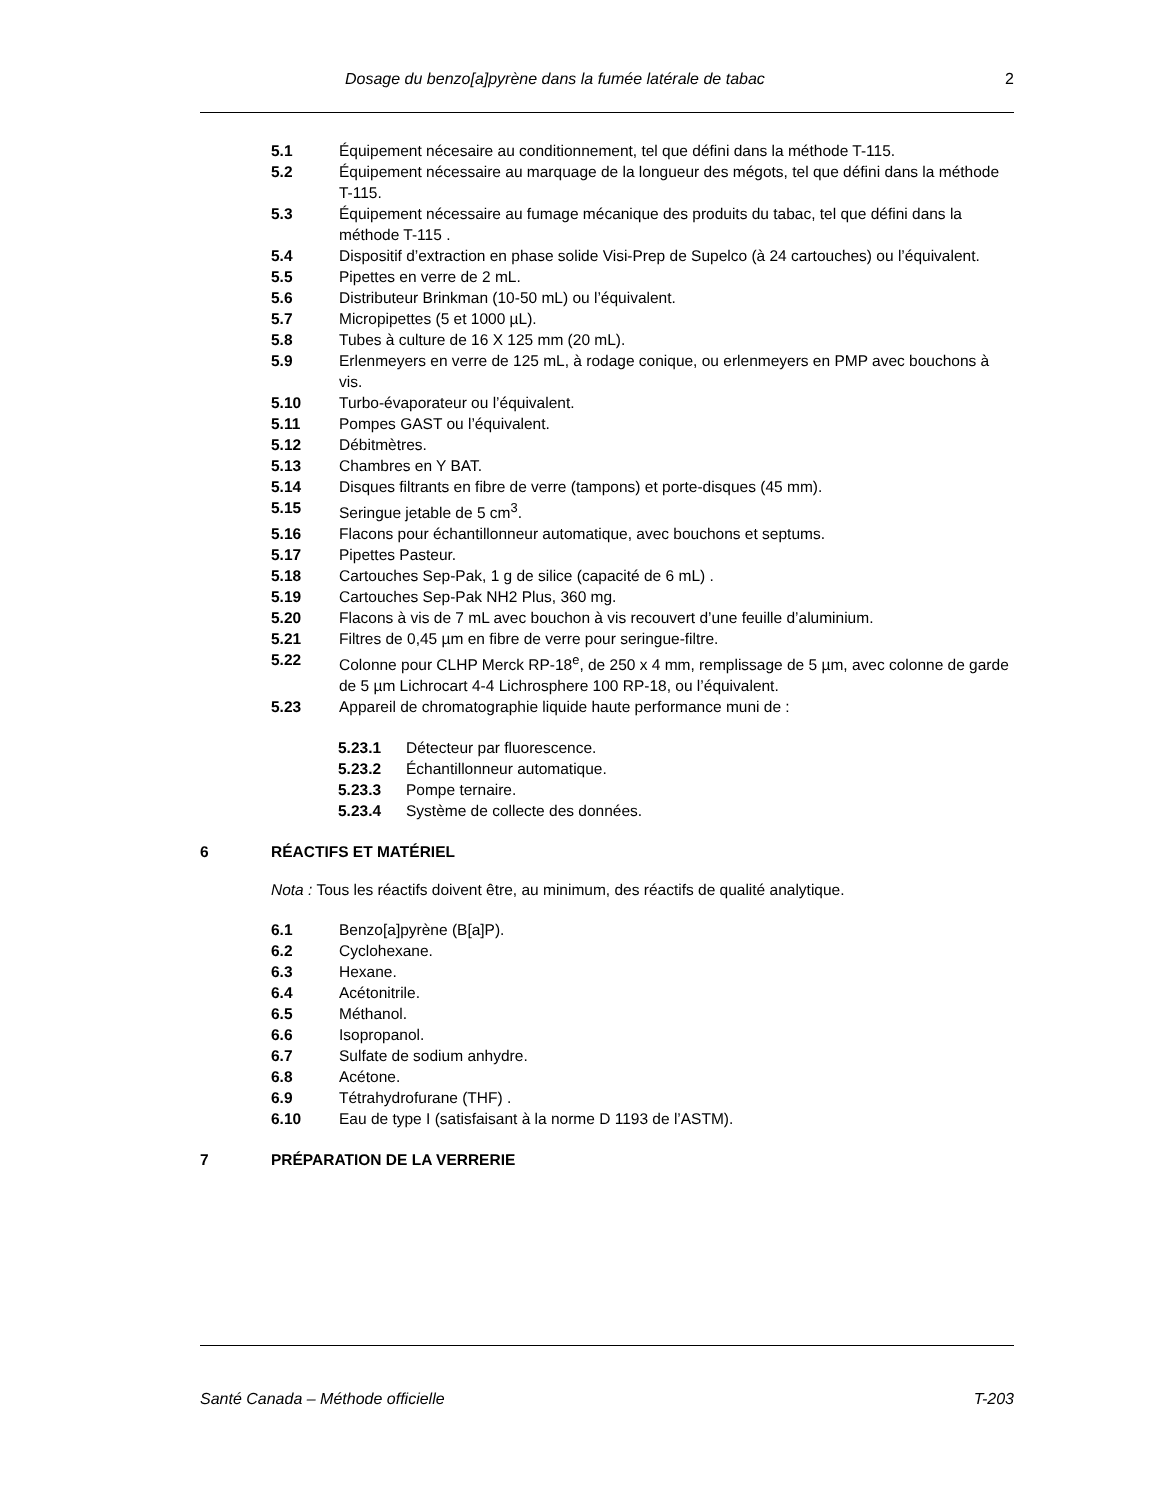Dosage du benzo[a]pyrène dans la fumée latérale de tabac 2
5.1 Équipement nécesaire au conditionnement, tel que défini dans la méthode T-115.
5.2 Équipement nécessaire au marquage de la longueur des mégots, tel que défini dans la méthode T-115.
5.3 Équipement nécessaire au fumage mécanique des produits du tabac, tel que défini dans la méthode T-115 .
5.4 Dispositif d’extraction en phase solide Visi-Prep de Supelco (à 24 cartouches) ou l’équivalent.
5.5 Pipettes en verre de 2 mL.
5.6 Distributeur Brinkman (10-50 mL) ou l’équivalent.
5.7 Micropipettes (5 et 1000 µL).
5.8 Tubes à culture de 16 X 125 mm (20 mL).
5.9 Erlenmeyers en verre de 125 mL, à rodage conique, ou erlenmeyers en PMP avec bouchons à vis.
5.10 Turbo-évaporateur ou l’équivalent.
5.11 Pompes GAST ou l’équivalent.
5.12 Débitmètres.
5.13 Chambres en Y BAT.
5.14 Disques filtrants en fibre de verre (tampons) et porte-disques (45 mm).
5.15 Seringue jetable de 5 cm<sup>3</sup>.
5.16 Flacons pour échantillonneur automatique, avec bouchons et septums.
5.17 Pipettes Pasteur.
5.18 Cartouches Sep-Pak, 1 g de silice (capacité de 6 mL) .
5.19 Cartouches Sep-Pak NH2 Plus, 360 mg.
5.20 Flacons à vis de 7 mL avec bouchon à vis recouvert d’une feuille d’aluminium.
5.21 Filtres de 0,45 µm en fibre de verre pour seringue-filtre.
5.22 Colonne pour CLHP Merck RP-18<sup>e</sup>, de 250 x 4 mm, remplissage de 5 µm, avec colonne de garde de 5 µm Lichrocart 4-4 Lichrosphere 100 RP-18, ou l’équivalent.
5.23 Appareil de chromatographie liquide haute performance muni de :
5.23.1 Détecteur par fluorescence.
5.23.2 Échantillonneur automatique.
5.23.3 Pompe ternaire.
5.23.4 Système de collecte des données.
6 RÉACTIFS ET MATÉRIEL
Nota : Tous les réactifs doivent être, au minimum, des réactifs de qualité analytique.
6.1 Benzo[a]pyrène (B[a]P).
6.2 Cyclohexane.
6.3 Hexane.
6.4 Acétonitrile.
6.5 Méthanol.
6.6 Isopropanol.
6.7 Sulfate de sodium anhydre.
6.8 Acétone.
6.9 Tétrahydrofurane (THF) .
6.10 Eau de type I (satisfaisant à la norme D 1193 de l’ASTM).
7 PRÉPARATION DE LA VERRERIE
Santé Canada – Méthode officielle T-203